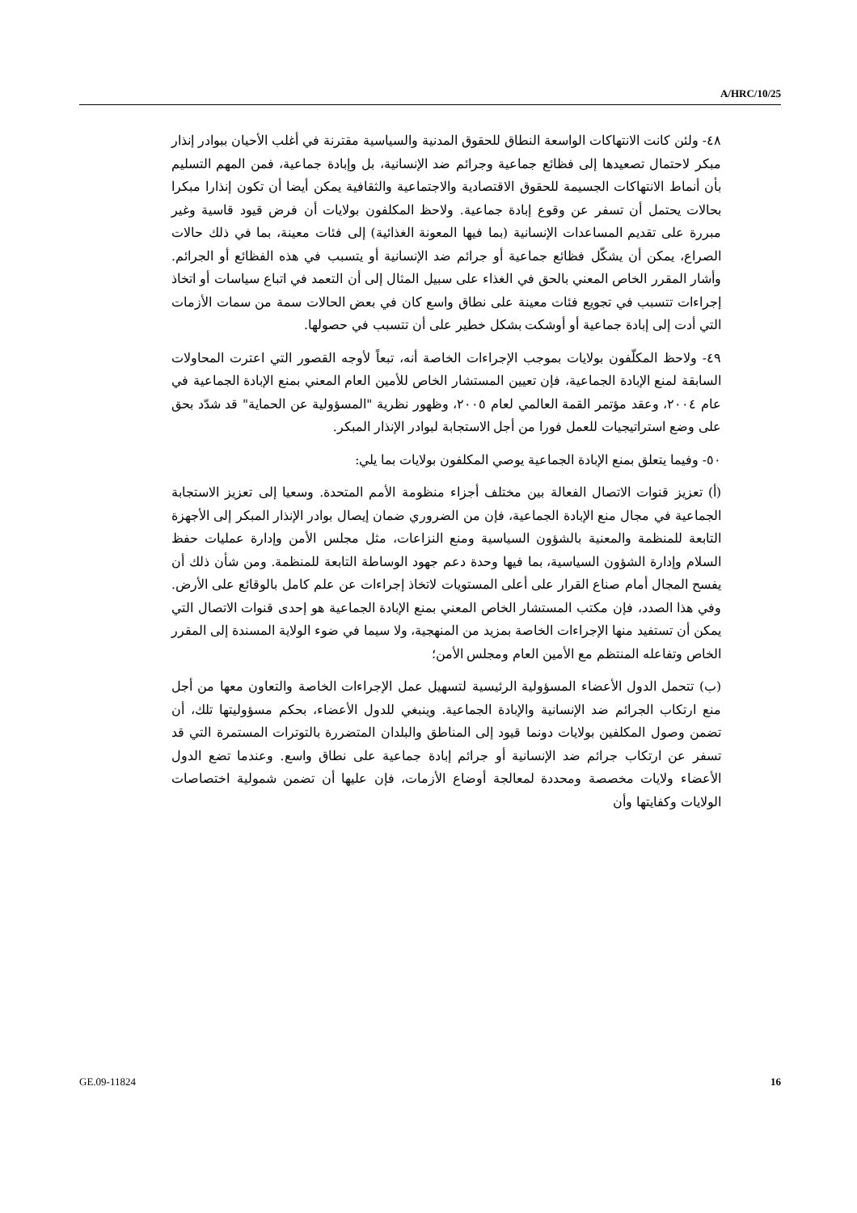A/HRC/10/25
٤٨- ولئن كانت الانتهاكات الواسعة النطاق للحقوق المدنية والسياسية مقترنة في أغلب الأحيان ببوادر إنذار مبكر لاحتمال تصعيدها إلى فظائع جماعية وجرائم ضد الإنسانية، بل وإبادة جماعية، فمن المهم التسليم بأن أنماط الانتهاكات الجسيمة للحقوق الاقتصادية والاجتماعية والثقافية يمكن أيضا أن تكون إنذارا مبكرا بحالات يحتمل أن تسفر عن وقوع إبادة جماعية. ولاحظ المكلفون بولايات أن فرض قيود قاسية وغير مبررة على تقديم المساعدات الإنسانية (بما فيها المعونة الغذائية) إلى فئات معينة، بما في ذلك حالات الصراع، يمكن أن يشكّل فظائع جماعية أو جرائم ضد الإنسانية أو يتسبب في هذه الفظائع أو الجرائم. وأشار المقرر الخاص المعني بالحق في الغذاء على سبيل المثال إلى أن التعمد في اتباع سياسات أو اتخاذ إجراءات تتسبب في تجويع فئات معينة على نطاق واسع كان في بعض الحالات سمة من سمات الأزمات التي أدت إلى إبادة جماعية أو أوشكت بشكل خطير على أن تتسبب في حصولها.
٤٩- ولاحظ المكلّفون بولايات بموجب الإجراءات الخاصة أنه، تبعاً لأوجه القصور التي اعترت المحاولات السابقة لمنع الإبادة الجماعية، فإن تعيين المستشار الخاص للأمين العام المعني بمنع الإبادة الجماعية في عام ٢٠٠٤، وعقد مؤتمر القمة العالمي لعام ٢٠٠٥، وظهور نظرية "المسؤولية عن الحماية" قد شدّد بحق على وضع استراتيجيات للعمل فورا من أجل الاستجابة لبوادر الإنذار المبكر.
٥٠- وفيما يتعلق بمنع الإبادة الجماعية يوصي المكلفون بولايات بما يلي:
(أ) تعزيز قنوات الاتصال الفعالة بين مختلف أجزاء منظومة الأمم المتحدة. وسعيا إلى تعزيز الاستجابة الجماعية في مجال منع الإبادة الجماعية، فإن من الضروري ضمان إيصال بوادر الإنذار المبكر إلى الأجهزة التابعة للمنظمة والمعنية بالشؤون السياسية ومنع النزاعات، مثل مجلس الأمن وإدارة عمليات حفظ السلام وإدارة الشؤون السياسية، بما فيها وحدة دعم جهود الوساطة التابعة للمنظمة. ومن شأن ذلك أن يفسح المجال أمام صناع القرار على أعلى المستويات لاتخاذ إجراءات عن علم كامل بالوقائع على الأرض. وفي هذا الصدد، فإن مكتب المستشار الخاص المعني بمنع الإبادة الجماعية هو إحدى قنوات الاتصال التي يمكن أن تستفيد منها الإجراءات الخاصة بمزيد من المنهجية، ولا سيما في ضوء الولاية المسندة إلى المقرر الخاص وتفاعله المنتظم مع الأمين العام ومجلس الأمن؛
(ب) تتحمل الدول الأعضاء المسؤولية الرئيسية لتسهيل عمل الإجراءات الخاصة والتعاون معها من أجل منع ارتكاب الجرائم ضد الإنسانية والإبادة الجماعية. وينبغي للدول الأعضاء، بحكم مسؤوليتها تلك، أن تضمن وصول المكلفين بولايات دونما قيود إلى المناطق والبلدان المتضررة بالتوترات المستمرة التي قد تسفر عن ارتكاب جرائم ضد الإنسانية أو جرائم إبادة جماعية على نطاق واسع. وعندما تضع الدول الأعضاء ولايات مخصصة ومحددة لمعالجة أوضاع الأزمات، فإن عليها أن تضمن شمولية اختصاصات الولايات وكفايتها وأن
GE.09-11824 16